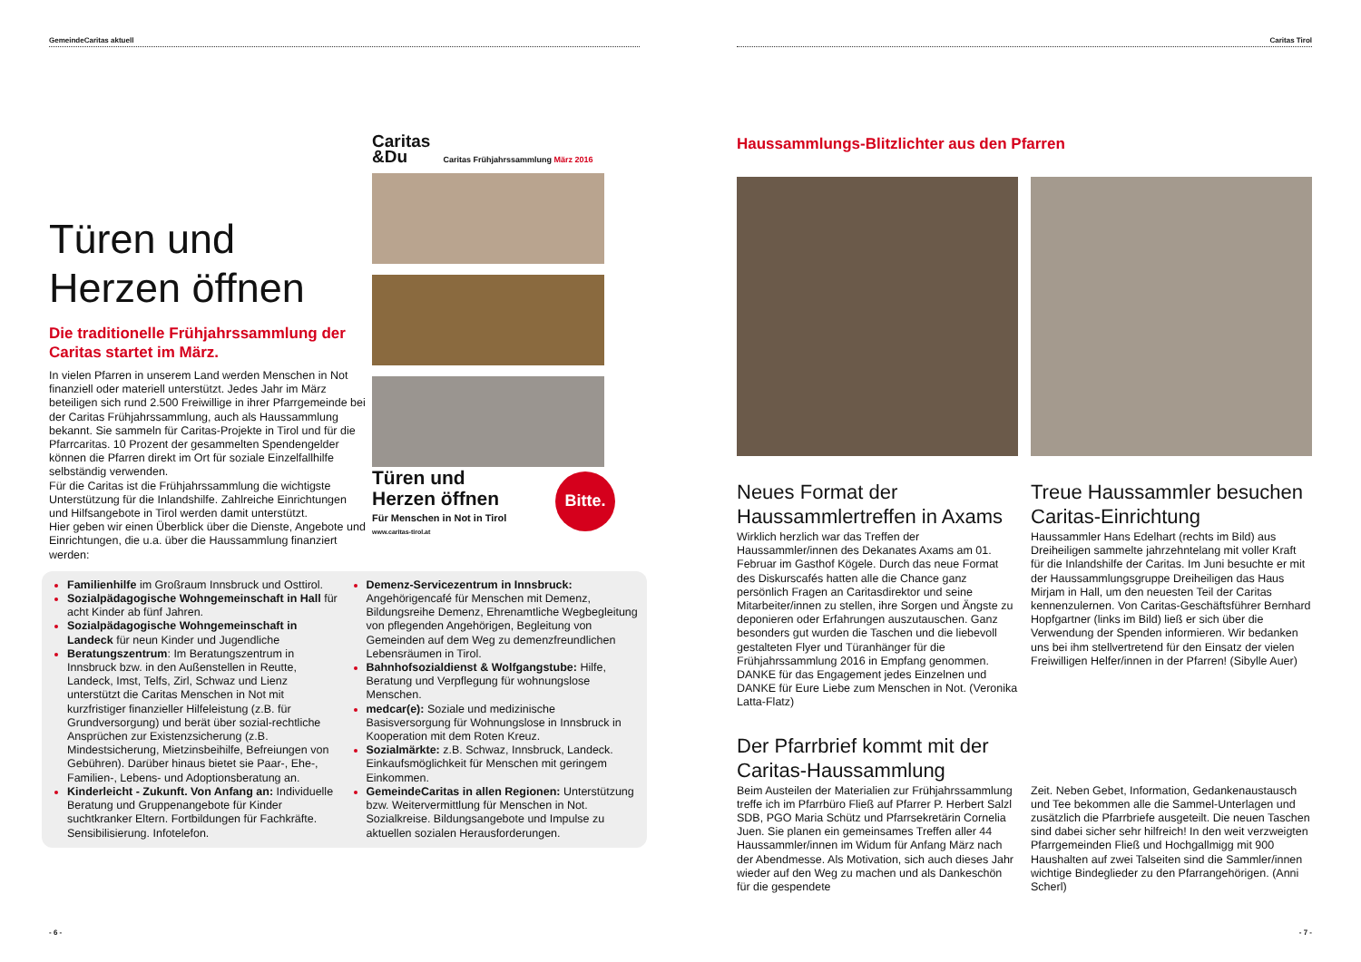GemeindeCaritas aktuell
Türen und
Herzen öffnen
Die traditionelle Frühjahrssammlung der Caritas startet im März.
In vielen Pfarren in unserem Land werden Menschen in Not finanziell oder materiell unterstützt. Jedes Jahr im März beteiligen sich rund 2.500 Freiwillige in ihrer Pfarrgemeinde bei der Caritas Frühjahrssammlung, auch als Haussammlung bekannt. Sie sammeln für Caritas-Projekte in Tirol und für die Pfarrcaritas. 10 Prozent der gesammelten Spendengelder können die Pfarren direkt im Ort für soziale Einzelfallhilfe selbständig verwenden.
Für die Caritas ist die Frühjahrssammlung die wichtigste Unterstützung für die Inlandshilfe. Zahlreiche Einrichtungen und Hilfsangebote in Tirol werden damit unterstützt.
Hier geben wir einen Überblick über die Dienste, Angebote und Einrichtungen, die u.a. über die Haussammlung finanziert werden:
Caritas
&Du Caritas Frühjahrssammlung März 2016
Türen und
Herzen öffnen
Für Menschen in Not in Tirol
www.caritas-tirol.at
Bitte.
Familienhilfe im Großraum Innsbruck und Osttirol.
Sozialpädagogische Wohngemeinschaft in Hall für acht Kinder ab fünf Jahren.
Sozialpädagogische Wohngemeinschaft in Landeck für neun Kinder und Jugendliche
Beratungszentrum: Im Beratungszentrum in Innsbruck bzw. in den Außenstellen in Reutte, Landeck, Imst, Telfs, Zirl, Schwaz und Lienz unterstützt die Caritas Menschen in Not mit kurzfristiger finanzieller Hilfeleistung (z.B. für Grundversorgung) und berät über sozial-rechtliche Ansprüchen zur Existenzsicherung (z.B. Mindestsicherung, Mietzinsbeihilfe, Befreiungen von Gebühren). Darüber hinaus bietet sie Paar-, Ehe-, Familien-, Lebens- und Adoptionsberatung an.
Kinderleicht - Zukunft. Von Anfang an: Individuelle Beratung und Gruppenangebote für Kinder suchtkranker Eltern. Fortbildungen für Fachkräfte. Sensibilisierung. Infotelefon.
Demenz-Servicezentrum in Innsbruck: Angehörigencafé für Menschen mit Demenz, Bildungsreihe Demenz, Ehrenamtliche Wegbegleitung von pflegenden Angehörigen, Begleitung von Gemeinden auf dem Weg zu demenzfreundlichen Lebensräumen in Tirol.
Bahnhofsozialdienst & Wolfgangstube: Hilfe, Beratung und Verpflegung für wohnungslose Menschen.
medcar(e): Soziale und medizinische Basisversorgung für Wohnungslose in Innsbruck in Kooperation mit dem Roten Kreuz.
Sozialmärkte: z.B. Schwaz, Innsbruck, Landeck. Einkaufsmöglichkeit für Menschen mit geringem Einkommen.
GemeindeCaritas in allen Regionen: Unterstützung bzw. Weitervermittlung für Menschen in Not. Sozialkreise. Bildungsangebote und Impulse zu aktuellen sozialen Herausforderungen.
- 6 -
Caritas Tirol
Haussammlungs-Blitzlichter aus den Pfarren
Neues Format der Haussammlertreffen in Axams
Wirklich herzlich war das Treffen der Haussammler/innen des Dekanates Axams am 01. Februar im Gasthof Kögele. Durch das neue Format des Diskurscafés hatten alle die Chance ganz persönlich Fragen an Caritasdirektor und seine Mitarbeiter/innen zu stellen, ihre Sorgen und Ängste zu deponieren oder Erfahrungen auszutauschen. Ganz besonders gut wurden die Taschen und die liebevoll gestalteten Flyer und Türanhänger für die Frühjahrssammlung 2016 in Empfang genommen. DANKE für das Engagement jedes Einzelnen und DANKE für Eure Liebe zum Menschen in Not. (Veronika Latta-Flatz)
Treue Haussammler besuchen Caritas-Einrichtung
Haussammler Hans Edelhart (rechts im Bild) aus Dreiheiligen sammelte jahrzehntelang mit voller Kraft für die Inlandshilfe der Caritas. Im Juni besuchte er mit der Haussammlungsgruppe Dreiheiligen das Haus Mirjam in Hall, um den neuesten Teil der Caritas kennenzulernen. Von Caritas-Geschäftsführer Bernhard Hopfgartner (links im Bild) ließ er sich über die Verwendung der Spenden informieren. Wir bedanken uns bei ihm stellvertretend für den Einsatz der vielen Freiwilligen Helfer/innen in der Pfarren! (Sibylle Auer)
Der Pfarrbrief kommt mit der
Caritas-Haussammlung
Beim Austeilen der Materialien zur Frühjahrssammlung treffe ich im Pfarrbüro Fließ auf Pfarrer P. Herbert Salzl SDB, PGO Maria Schütz und Pfarrsekretärin Cornelia Juen. Sie planen ein gemeinsames Treffen aller 44 Haussammler/innen im Widum für Anfang März nach der Abendmesse. Als Motivation, sich auch dieses Jahr wieder auf den Weg zu machen und als Dankeschön für die gespendete
Zeit. Neben Gebet, Information, Gedankenaustausch und Tee bekommen alle die Sammel-Unterlagen und zusätzlich die Pfarrbriefe ausgeteilt. Die neuen Taschen sind dabei sicher sehr hilfreich! In den weit verzweigten Pfarrgemeinden Fließ und Hochgallmigg mit 900 Haushalten auf zwei Talseiten sind die Sammler/innen wichtige Bindeglieder zu den Pfarrangehörigen. (Anni Scherl)
- 7 -